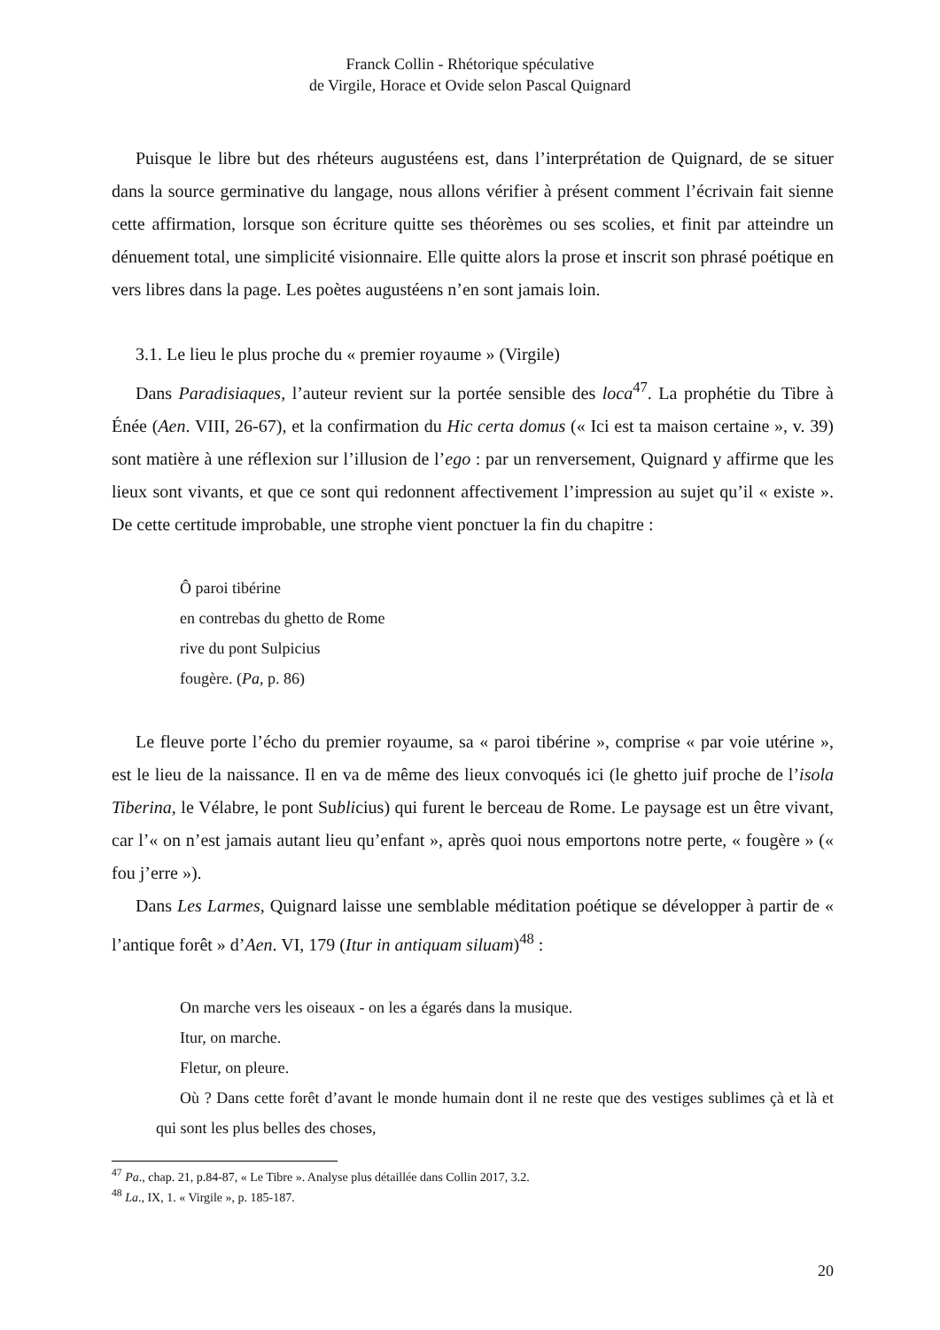Franck Collin - Rhétorique spéculative
de Virgile, Horace et Ovide selon Pascal Quignard
Puisque le libre but des rhéteurs augustéens est, dans l’interprétation de Quignard, de se situer dans la source germinative du langage, nous allons vérifier à présent comment l’écrivain fait sienne cette affirmation, lorsque son écriture quitte ses théorèmes ou ses scolies, et finit par atteindre un dénuement total, une simplicité visionnaire. Elle quitte alors la prose et inscrit son phrasé poétique en vers libres dans la page. Les poètes augustéens n’en sont jamais loin.
3.1. Le lieu le plus proche du « premier royaume » (Virgile)
Dans Paradisiaques, l’auteur revient sur la portée sensible des loca<sup>47</sup>. La prophétie du Tibre à Énée (Aen. VIII, 26-67), et la confirmation du Hic certa domus (« Ici est ta maison certaine », v. 39) sont matière à une réflexion sur l’illusion de l’ego : par un renversement, Quignard y affirme que les lieux sont vivants, et que ce sont qui redonnent affectivement l’impression au sujet qu’il « existe ». De cette certitude improbable, une strophe vient ponctuer la fin du chapitre :
Ô paroi tibérine
en contrebas du ghetto de Rome
rive du pont Sulpicius
fougère. (Pa, p. 86)
Le fleuve porte l’écho du premier royaume, sa « paroi tibérine », comprise « par voie utérine », est le lieu de la naissance. Il en va de même des lieux convoqués ici (le ghetto juif proche de l’isola Tiberina, le Vélabre, le pont Sublicius) qui furent le berceau de Rome. Le paysage est un être vivant, car l’« on n’est jamais autant lieu qu’enfant », après quoi nous emportons notre perte, « fougère » (« fou j’erre »).
Dans Les Larmes, Quignard laisse une semblable méditation poétique se développer à partir de « l’antique forêt » d’Aen. VI, 179 (Itur in antiquam siluam)<sup>48</sup> :
On marche vers les oiseaux - on les a égarés dans la musique.
Itur, on marche.
Fletur, on pleure.
Où ? Dans cette forêt d’avant le monde humain dont il ne reste que des vestiges sublimes çà et là et qui sont les plus belles des choses,
<sup>47</sup> Pa., chap. 21, p.84-87, « Le Tibre ». Analyse plus détaillée dans Collin 2017, 3.2.
<sup>48</sup> La., IX, 1. « Virgile », p. 185-187.
20